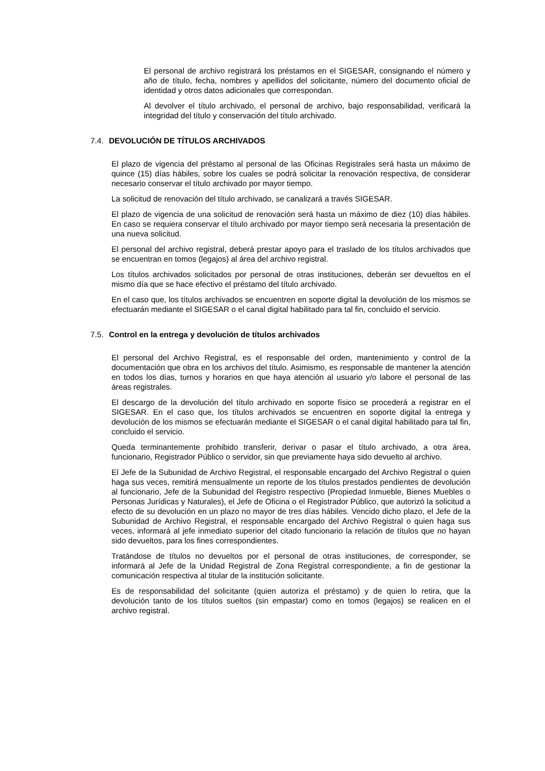El personal de archivo registrará los préstamos en el SIGESAR, consignando el número y año de título, fecha, nombres y apellidos del solicitante, número del documento oficial de identidad y otros datos adicionales que correspondan.
Al devolver el título archivado, el personal de archivo, bajo responsabilidad, verificará la integridad del título y conservación del título archivado.
7.4. DEVOLUCIÓN DE TÍTULOS ARCHIVADOS
El plazo de vigencia del préstamo al personal de las Oficinas Registrales será hasta un máximo de quince (15) días hábiles, sobre los cuales se podrá solicitar la renovación respectiva, de considerar necesario conservar el título archivado por mayor tiempo.
La solicitud de renovación del título archivado, se canalizará a través SIGESAR.
El plazo de vigencia de una solicitud de renovación será hasta un máximo de diez (10) días hábiles. En caso se requiera conservar el título archivado por mayor tiempo será necesaria la presentación de una nueva solicitud.
El personal del archivo registral, deberá prestar apoyo para el traslado de los títulos archivados que se encuentran en tomos (legajos) al área del archivo registral.
Los títulos archivados solicitados por personal de otras instituciones, deberán ser devueltos en el mismo día que se hace efectivo el préstamo del título archivado.
En el caso que, los títulos archivados se encuentren en soporte digital la devolución de los mismos se efectuarán mediante el SIGESAR o el canal digital habilitado para tal fin, concluido el servicio.
7.5. Control en la entrega y devolución de títulos archivados
El personal del Archivo Registral, es el responsable del orden, mantenimiento y control de la documentación que obra en los archivos del título. Asimismo, es responsable de mantener la atención en todos los días, turnos y horarios en que haya atención al usuario y/o labore el personal de las áreas registrales.
El descargo de la devolución del título archivado en soporte físico se procederá a registrar en el SIGESAR. En el caso que, los títulos archivados se encuentren en soporte digital la entrega y devolución de los mismos se efectuarán mediante el SIGESAR o el canal digital habilitado para tal fin, concluido el servicio.
Queda terminantemente prohibido transferir, derivar o pasar el título archivado, a otra área, funcionario, Registrador Público o servidor, sin que previamente haya sido devuelto al archivo.
El Jefe de la Subunidad de Archivo Registral, el responsable encargado del Archivo Registral o quien haga sus veces, remitirá mensualmente un reporte de los títulos prestados pendientes de devolución al funcionario, Jefe de la Subunidad del Registro respectivo (Propiedad Inmueble, Bienes Muebles o Personas Jurídicas y Naturales), el Jefe de Oficina o el Registrador Público, que autorizó la solicitud a efecto de su devolución en un plazo no mayor de tres días hábiles. Vencido dicho plazo, el Jefe de la Subunidad de Archivo Registral, el responsable encargado del Archivo Registral o quien haga sus veces, informará al jefe inmediato superior del citado funcionario la relación de títulos que no hayan sido devueltos, para los fines correspondientes.
Tratándose de títulos no devueltos por el personal de otras instituciones, de corresponder, se informará al Jefe de la Unidad Registral de Zona Registral correspondiente, a fin de gestionar la comunicación respectiva al titular de la institución solicitante.
Es de responsabilidad del solicitante (quien autoriza el préstamo) y de quien lo retira, que la devolución tanto de los títulos sueltos (sin empastar) como en tomos (legajos) se realicen en el archivo registral.